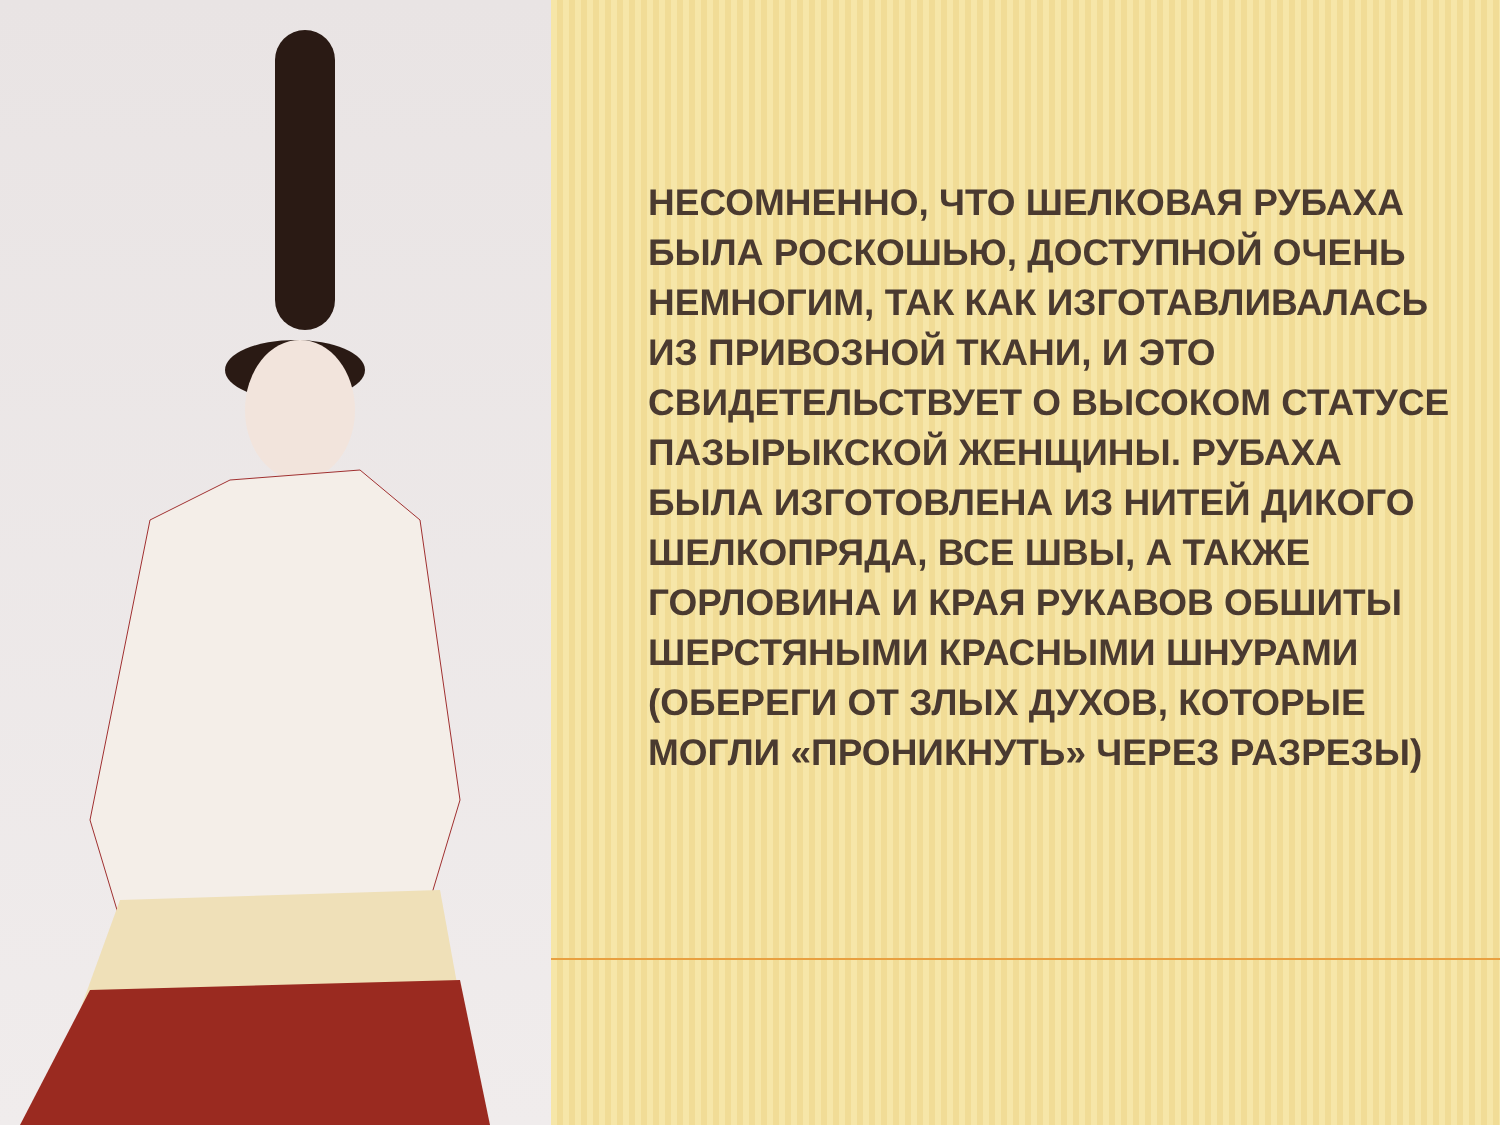НЕСОМНЕННО, ЧТО ШЕЛКОВАЯ РУБАХА БЫЛА РОСКОШЬЮ, ДОСТУПНОЙ ОЧЕНЬ НЕМНОГИМ, ТАК КАК ИЗГОТАВЛИВАЛАСЬ ИЗ ПРИВОЗНОЙ ТКАНИ, И ЭТО СВИДЕТЕЛЬСТВУЕТ О ВЫСОКОМ СТАТУСЕ ПАЗЫРЫКСКОЙ ЖЕНЩИНЫ. РУБАХА БЫЛА ИЗГОТОВЛЕНА ИЗ НИТЕЙ ДИКОГО ШЕЛКОПРЯДА, ВСЕ ШВЫ, А ТАКЖЕ ГОРЛОВИНА И КРАЯ РУКАВОВ ОБШИТЫ ШЕРСТЯНЫМИ КРАСНЫМИ ШНУРАМИ (ОБЕРЕГИ ОТ ЗЛЫХ ДУХОВ, КОТОРЫЕ МОГЛИ «ПРОНИКНУТЬ» ЧЕРЕЗ РАЗРЕЗЫ)